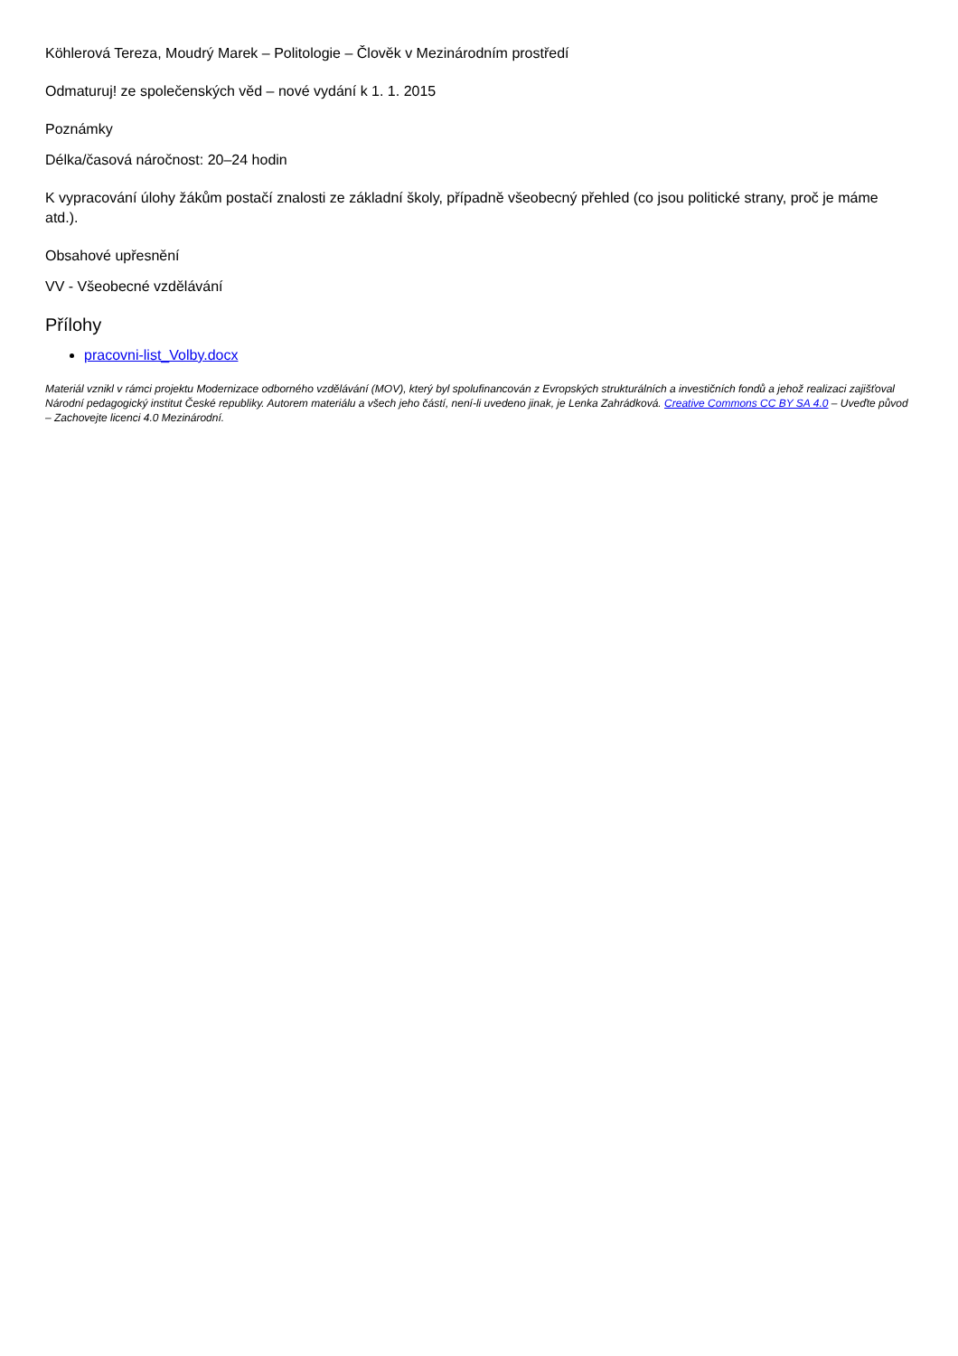Köhlerová Tereza, Moudrý Marek – Politologie – Člověk v Mezinárodním prostředí
Odmaturuj! ze společenských věd – nové vydání k 1. 1. 2015
Poznámky
Délka/časová náročnost: 20–24 hodin
K vypracování úlohy žákům postačí znalosti ze základní školy, případně všeobecný přehled (co jsou politické strany, proč je máme atd.).
Obsahové upřesnění
VV - Všeobecné vzdělávání
Přílohy
pracovni-list_Volby.docx
Materiál vznikl v rámci projektu Modernizace odborného vzdělávání (MOV), který byl spolufinancován z Evropských strukturálních a investičních fondů a jehož realizaci zajišťoval Národní pedagogický institut České republiky. Autorem materiálu a všech jeho částí, není-li uvedeno jinak, je Lenka Zahrádková. Creative Commons CC BY SA 4.0 – Uveďte původ – Zachovejte licenci 4.0 Mezinárodní.